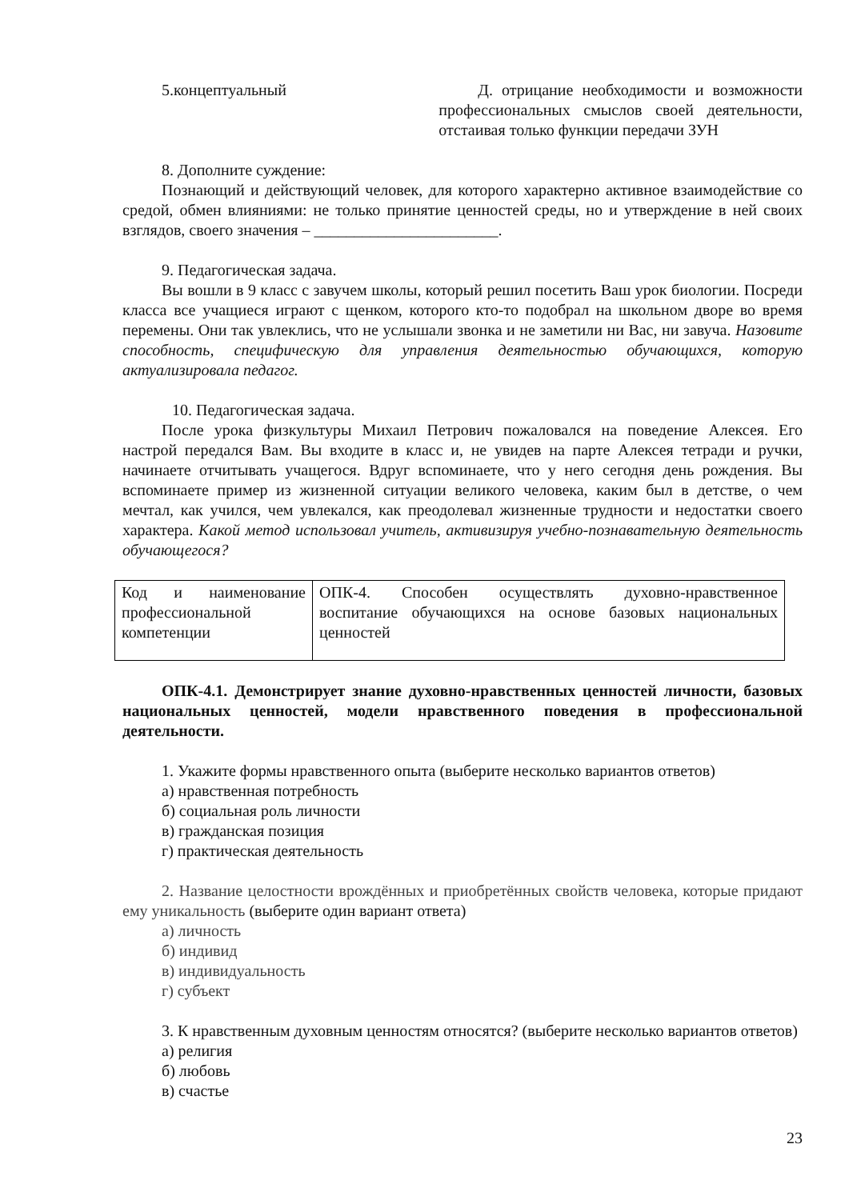5.концептуальный Д. отрицание необходимости и возможности профессиональных смыслов своей деятельности, отстаивая только функции передачи ЗУН
8. Дополните суждение:
Познающий и действующий человек, для которого характерно активное взаимодействие со средой, обмен влияниями: не только принятие ценностей среды, но и утверждение в ней своих взглядов, своего значения – _______________________.
9. Педагогическая задача.
Вы вошли в 9 класс с завучем школы, который решил посетить Ваш урок биологии. Посреди класса все учащиеся играют с щенком, которого кто-то подобрал на школьном дворе во время перемены. Они так увлеклись, что не услышали звонка и не заметили ни Вас, ни завуча. Назовите способность, специфическую для управления деятельностью обучающихся, которую актуализировала педагог.
10. Педагогическая задача.
После урока физкультуры Михаил Петрович пожаловался на поведение Алексея. Его настрой передался Вам. Вы входите в класс и, не увидев на парте Алексея тетради и ручки, начинаете отчитывать учащегося. Вдруг вспоминаете, что у него сегодня день рождения. Вы вспоминаете пример из жизненной ситуации великого человека, каким был в детстве, о чем мечтал, как учился, чем увлекался, как преодолевал жизненные трудности и недостатки своего характера. Какой метод использовал учитель, активизируя учебно-познавательную деятельность обучающегося?
| Код и наименование профессиональной компетенции | ОПК-4. Способен осуществлять духовно-нравственное воспитание обучающихся на основе базовых национальных ценностей |
ОПК-4.1. Демонстрирует знание духовно-нравственных ценностей личности, базовых национальных ценностей, модели нравственного поведения в профессиональной деятельности.
1. Укажите формы нравственного опыта (выберите несколько вариантов ответов)
а) нравственная потребность
б) социальная роль личности
в) гражданская позиция
г) практическая деятельность
2. Название целостности врождённых и приобретённых свойств человека, которые придают ему уникальность (выберите один вариант ответа)
а) личность
б) индивид
в) индивидуальность
г) субъект
3. К нравственным духовным ценностям относятся? (выберите несколько вариантов ответов)
а) религия
б) любовь
в) счастье
23